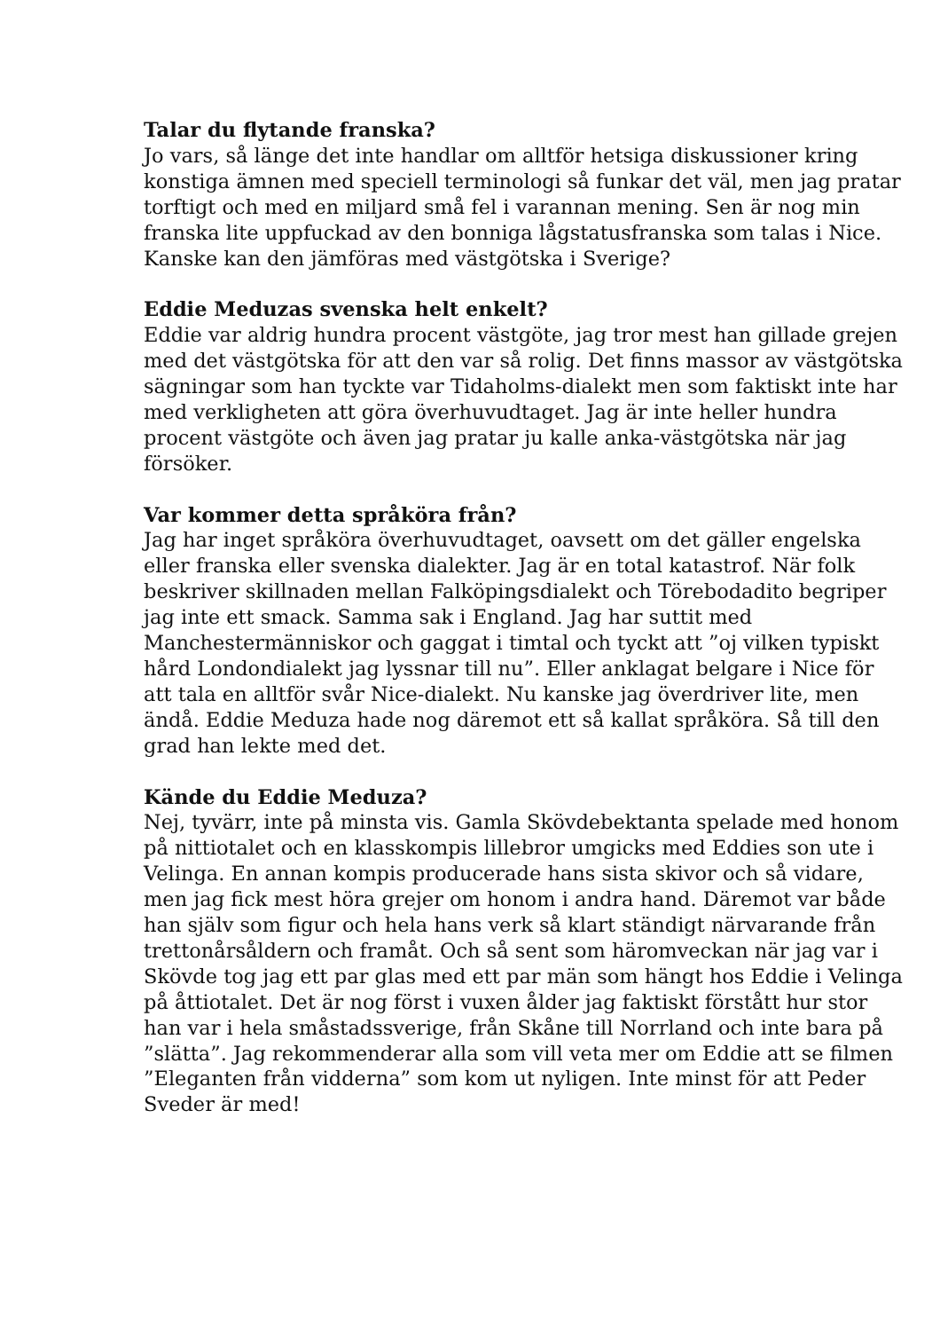Talar du flytande franska?
Jo vars, så länge det inte handlar om alltför hetsiga diskussioner kring konstiga ämnen med speciell terminologi så funkar det väl, men jag pratar torftigt och med en miljard små fel i varannan mening. Sen är nog min franska lite uppfuckad av den bonniga lågstatusfranska som talas i Nice. Kanske kan den jämföras med västgötska i Sverige?
Eddie Meduzas svenska helt enkelt?
Eddie var aldrig hundra procent västgöte, jag tror mest han gillade grejen med det västgötska för att den var så rolig. Det finns massor av västgötska sägningar som han tyckte var Tidaholms-dialekt men som faktiskt inte har med verkligheten att göra överhuvudtaget. Jag är inte heller hundra procent västgöte och även jag pratar ju kalle anka-västgötska när jag försöker.
Var kommer detta språköra från?
Jag har inget språköra överhuvudtaget, oavsett om det gäller engelska eller franska eller svenska dialekter. Jag är en total katastrof. När folk beskriver skillnaden mellan Falköpingsdialekt och Törebodadito begriper jag inte ett smack. Samma sak i England. Jag har suttit med Manchestermänniskor och gaggat i timtal och tyckt att ”oj vilken typiskt hård Londondialekt jag lyssnar till nu”. Eller anklagat belgare i Nice för att tala en alltför svår Nice-dialekt. Nu kanske jag överdriver lite, men ändå. Eddie Meduza hade nog däremot ett så kallat språköra. Så till den grad han lekte med det.
Kände du Eddie Meduza?
Nej, tyvärr, inte på minsta vis. Gamla Skövdebektanta spelade med honom på nittiotalet och en klasskompis lillebror umgicks med Eddies son ute i Velinga. En annan kompis producerade hans sista skivor och så vidare, men jag fick mest höra grejer om honom i andra hand. Däremot var både han själv som figur och hela hans verk så klart ständigt närvarande från trettonårsåldern och framåt. Och så sent som häromveckan när jag var i Skövde tog jag ett par glas med ett par män som hängt hos Eddie i Velinga på åttiotalet. Det är nog först i vuxen ålder jag faktiskt förstått hur stor han var i hela småstadssverige, från Skåne till Norrland och inte bara på ”slätta”. Jag rekommenderar alla som vill veta mer om Eddie att se filmen ”Eleganten från vidderna” som kom ut nyligen. Inte minst för att Peder Sveder är med!